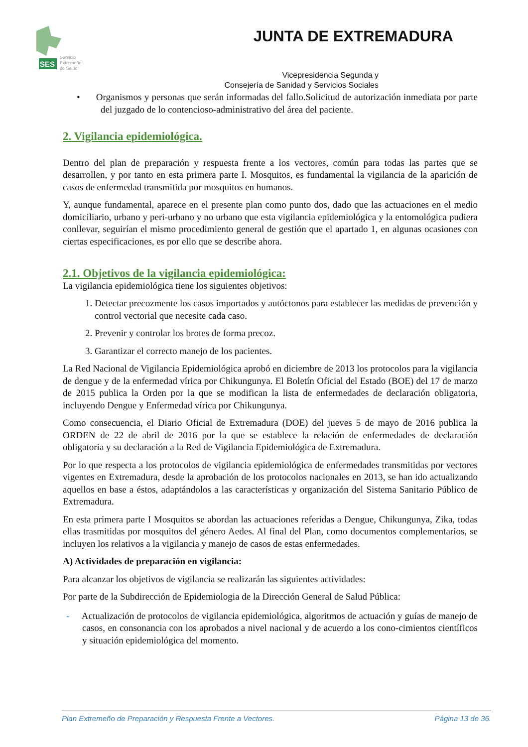SES
Servicio
Extremeño
de Salud
JUNTA DE EXTREMADURA
Vicepresidencia Segunda y
Consejería de Sanidad y Servicios Sociales
• Organismos y personas que serán informadas del fallo.Solicitud de autorización inmediata por parte del juzgado de lo contencioso-administrativo del área del paciente.
2. Vigilancia epidemiológica.
Dentro del plan de preparación y respuesta frente a los vectores, común para todas las partes que se desarrollen, y por tanto en esta primera parte I. Mosquitos, es fundamental la vigilancia de la aparición de casos de enfermedad transmitida por mosquitos en humanos.
Y, aunque fundamental, aparece en el presente plan como punto dos, dado que las actuaciones en el medio domiciliario, urbano y peri-urbano y no urbano que esta vigilancia epidemiológica y la entomológica pudiera conllevar, seguirían el mismo procedimiento general de gestión que el apartado 1, en algunas ocasiones con ciertas especificaciones, es por ello que se describe ahora.
2.1. Objetivos de la vigilancia epidemiológica:
La vigilancia epidemiológica tiene los siguientes objetivos:
1. Detectar precozmente los casos importados y autóctonos para establecer las medidas de prevención y control vectorial que necesite cada caso.
2. Prevenir y controlar los brotes de forma precoz.
3. Garantizar el correcto manejo de los pacientes.
La Red Nacional de Vigilancia Epidemiológica aprobó en diciembre de 2013 los protocolos para la vigilancia de dengue y de la enfermedad vírica por Chikungunya. El Boletín Oficial del Estado (BOE) del 17 de marzo de 2015 publica la Orden por la que se modifican la lista de enfermedades de declaración obligatoria, incluyendo Dengue y Enfermedad vírica por Chikungunya.
Como consecuencia, el Diario Oficial de Extremadura (DOE) del jueves 5 de mayo de 2016 publica la ORDEN de 22 de abril de 2016 por la que se establece la relación de enfermedades de declaración obligatoria y su declaración a la Red de Vigilancia Epidemiológica de Extremadura.
Por lo que respecta a los protocolos de vigilancia epidemiológica de enfermedades transmitidas por vectores vigentes en Extremadura, desde la aprobación de los protocolos nacionales en 2013, se han ido actualizando aquellos en base a éstos, adaptándolos a las características y organización del Sistema Sanitario Público de Extremadura.
En esta primera parte I Mosquitos se abordan las actuaciones referidas a Dengue, Chikungunya, Zika, todas ellas trasmitidas por mosquitos del género Aedes. Al final del Plan, como documentos complementarios, se incluyen los relativos a la vigilancia y manejo de casos de estas enfermedades.
A) Actividades de preparación en vigilancia:
Para alcanzar los objetivos de vigilancia se realizarán las siguientes actividades:
Por parte de la Subdirección de Epidemiologia de la Dirección General de Salud Pública:
- Actualización de protocolos de vigilancia epidemiológica, algoritmos de actuación y guías de manejo de casos, en consonancia con los aprobados a nivel nacional y de acuerdo a los cono-cimientos científicos y situación epidemiológica del momento.
Plan Extremeño de Preparación y Respuesta Frente a Vectores. Página 13 de 36.